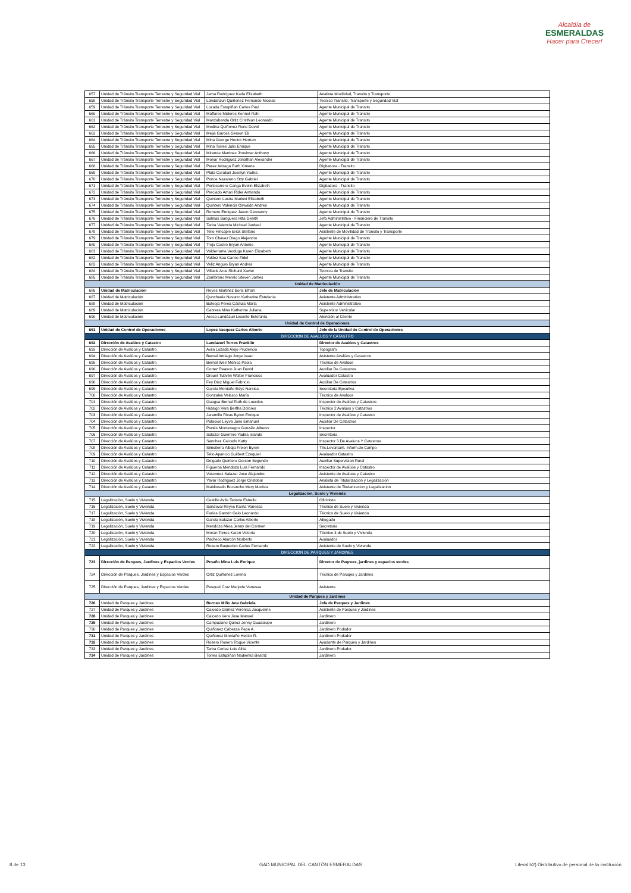Alcaldía de
ESMERALDAS
Hacer para Crecer!
| 657 | Unidad de Tránsito Transporte Terrestre y Seguridad Vial | Jama Rodriguez Karla Elizabeth | Analista Movilidad, Transito y Transporte |
| 658 | Unidad de Tránsito Transporte Terrestre y Seguridad Vial | Landanzuri Quiñonez Fernando Nicolas | Tecnico Transito, Transporte y Seguridad Vial |
| 659 | Unidad de Tránsito Transporte Terrestre y Seguridad Vial | Lozada Estupiñan Carlos Paul | Agente Municipal de Transito |
| 660 | Unidad de Tránsito Transporte Terrestre y Seguridad Vial | Maffares Mideros Kennet Rahi | Agente Municipal de Transito |
| 661 | Unidad de Tránsito Transporte Terrestre y Seguridad Vial | Manzabanda Ortiz Cristhian Leonardo | Agente Municipal de Transito |
| 662 | Unidad de Tránsito Transporte Terrestre y Seguridad Vial | Medina Quiñonez Rene David | Agente Municipal de Transito |
| 663 | Unidad de Tránsito Transporte Terrestre y Seguridad Vial | Mejia Garces Gerson Eli | Agente Municipal de Transito |
| 664 | Unidad de Tránsito Transporte Terrestre y Seguridad Vial | Mina George Hector Hernan | Agente Municipal de Transito |
| 665 | Unidad de Tránsito Transporte Terrestre y Seguridad Vial | Mina Torres Julio Enrique | Agente Municipal de Transito |
| 666 | Unidad de Tránsito Transporte Terrestre y Seguridad Vial | Miranda Martinez Jhosimar Anthony | Agente Municipal de Transito |
| 667 | Unidad de Tránsito Transporte Terrestre y Seguridad Vial | Monar Rodriguez Jonathan Alexander | Agente Municipal de Transito |
| 668 | Unidad de Tránsito Transporte Terrestre y Seguridad Vial | Perez Arizaga Ruth Ximena | Digitadora - Transito |
| 669 | Unidad de Tránsito Transporte Terrestre y Seguridad Vial | Plata Carabali Joselyn Yadira | Agente Municipal de Transito |
| 670 | Unidad de Tránsito Transporte Terrestre y Seguridad Vial | Ponce Nazareno Otty Gabriel | Agente Municipal de Transito |
| 671 | Unidad de Tránsito Transporte Terrestre y Seguridad Vial | Portocarrero Canga Evelin Elizabeth | Digitadora - Transito |
| 672 | Unidad de Tránsito Transporte Terrestre y Seguridad Vial | Preciado Amari Rider Armando | Agente Municipal de Transito |
| 673 | Unidad de Tránsito Transporte Terrestre y Seguridad Vial | Quintero Lastra Mariuxi Elizabeth | Agente Municipal de Transito |
| 674 | Unidad de Tránsito Transporte Terrestre y Seguridad Vial | Quintero Valencia Oswaldo Andres | Agente Municipal de Transito |
| 675 | Unidad de Tránsito Transporte Terrestre y Seguridad Vial | Romero Enriquez Jason Geovanny | Agente Municipal de Transito |
| 676 | Unidad de Tránsito Transporte Terrestre y Seguridad Vial | Salinas Banguera Hita Genith | Jefa Administritivo - Financiero de Transito |
| 677 | Unidad de Tránsito Transporte Terrestre y Seguridad Vial | Tarira Valencia Michael Jardeel | Agente Municipal de Transito |
| 678 | Unidad de Tránsito Transporte Terrestre y Seguridad Vial | Tello Hincapie Erick Stefano | Asistente de Movilidad de Transito y Transporte |
| 679 | Unidad de Tránsito Transporte Terrestre y Seguridad Vial | Toro Chavez Diego Alejandro | Agente Municipal de Transito |
| 680 | Unidad de Tránsito Transporte Terrestre y Seguridad Vial | Trejo Castro Bryan Antonio | Agente Municipal de Transito |
| 681 | Unidad de Tránsito Transporte Terrestre y Seguridad Vial | Valderrama Verduga Karen Elizabeth | Agente Municipal de Transito |
| 682 | Unidad de Tránsito Transporte Terrestre y Seguridad Vial | Valdez Saa Carlos Fidel | Agente Municipal de Transito |
| 683 | Unidad de Tránsito Transporte Terrestre y Seguridad Vial | Veliz Angulo Bryan Andres | Agente Municipal de Transito |
| 684 | Unidad de Tránsito Transporte Terrestre y Seguridad Vial | Villacis Arce Richard Xavier | Tecnica de Transito |
| 685 | Unidad de Tránsito Transporte Terrestre y Seguridad Vial | Zambrano Merelo Steven James | Agente Municipal de Transito |
| Unidad de Matriculación | | | |
| 686 | Unidad de Matriculación | Reyes Martinez Boris Efrain | Jefe de Matriculación |
| 687 | Unidad de Matriculación | Qunchuela Navarro Katherine Estefania | Asistente Administrativo |
| 688 | Unidad de Matriculación | Bateoja Perea Cástula María | Asistente Administrativo |
| 689 | Unidad de Matriculación | Cabrera Mina Katherine Juliana | Supervisor Vehicular |
| 690 | Unidad de Matriculación | Aroca Landázuri Lissette Estefanía | Atención al Cliente |
| Unidad de Control de Operaciones | | | |
| 691 | Unidad de Control de Operaciones | Lopez Vasquez Carlos Alberto | Jefe de la Unidad de Control de Operaciones |
| DIRECCION DE AVALUOS Y CATASTRO | | | |
| 692 | Dirección de Avalúos y Catastro | Landazuri Torres Franklin | Director de Avalúos y Catastros |
| 693 | Dirección de Avalúos y Catastro | Avila Lozada Alejo Prudencio | Topógrafo |
| 694 | Dirección de Avalúos y Catastro | Bernal Intriago Jorge Isaac | Asistente Avalúos y Catastros |
| 695 | Dirección de Avalúos y Catastro | Bernal Weir Mónica Paola | Técnico de Avalúos |
| 696 | Dirección de Avalúos y Catastro | Cortez Reasco Juan David | Auxiliar De Catastros |
| 697 | Dirección de Avalúos y Catastro | Drouet Tutivén Walter Francisco | Avaluador Catastro |
| 698 | Dirección de Avalúos y Catastro | Fey Diaz Miguel Fabricio | Auxiliar De Catastros |
| 699 | Dirección de Avalúos y Catastro | García Montaño Edys Narcisa | Secretaria Ejecutiva |
| 700 | Dirección de Avalúos y Catastro | Gonzales Velasco María | Técnico de Avalúos |
| 701 | Dirección de Avalúos y Catastro | Guagua Bernal Ruth de Lourdes | Inspector de Avalúos y Catastros |
| 702 | Dirección de Avalúos y Catastro | Hidalgo Vera Bertha Dolores | Técnico 2 Avalúos y Catastros |
| 703 | Dirección de Avalúos y Catastro | Jaramillo Rivas Byron Enrique | Inspector de Avalúos y Catastro |
| 704 | Dirección de Avalúos y Catastro | Palacios Leyva Jairo Emanuel | Auxiliar De Catastros |
| 705 | Dirección de Avalúos y Catastro | Portés Montenegro Gonzálo Alberto | Inspector |
| 706 | Dirección de Avalúos y Catastro | Salazar Guerrero Yadira Islanda | Secretaria |
| 707 | Dirección de Avalúos y Catastro | Sanchez Caicedo Katty | Inspector 3 De Avaluos Y Catastros |
| 708 | Dirección de Avalúos y Catastro | Simsiterra Albúja Frixon Byron | Téc.Levantam. Inform.de Campo |
| 709 | Dirección de Avalúos y Catastro | Tello Aparicio Guilbert Ezequiel | Avaluador Catastro |
| 710 | Dirección de Avalúos y Catastro | Delgado Quintero Gerson Segundo | Auxiliar Supervision Rural |
| 711 | Dirección de Avalúos y Catastro | Figueroa Mendoza Luis Fernando | Inspector de Avalúos y Catastro |
| 712 | Dirección de Avalúos y Catastro | Vasconez Salazar Jose Alejandro | Asistente de Avaluos y Catastro |
| 713 | Dirección de Avalúos y Catastro | Yavar Rodriguez Jorge Cristobal | Analista de Titularizacion y Legalizacion |
| 714 | Dirección de Avalúos y Catastro | Maldonado Bocancho Mery Maritza | Asistente de Titularizacion y Legalizacion |
| Legalización, Suelo y Vivienda | | | |
| 715 | Legalización, Suelo y Vivienda | Castillo Avila Tatiana Estrella | Oficinista |
| 716 | Legalización, Suelo y Vivienda | Sandoval Reyes Karrla Vanessa | Técnico de Suelo y Vivienda |
| 717 | Legalización, Suelo y Vivienda | Farías Garzón Galo Leonardo | Técnico de Suelo y Vivienda |
| 718 | Legalización, Suelo y Vivienda | García Salazar Carlos Alberto | Abogado |
| 719 | Legalización, Suelo y Vivienda | Mendoza Mera Jenny del Carmen | Secretaria |
| 720 | Legalización, Suelo y Vivienda | Moran Torres Karen Victoria | Técnico 3 de Suelo y Vivienda |
| 721 | Legalización, Suelo y Vivienda | Pacheco Alarcón Norberto | Avaluador |
| 722 | Legalización, Suelo y Vivienda | Rosero Baquerizo Carlos Fernando | Asistente de Suelo y Vivienda |
| DIRECCION DE PARQUES Y JARDINES | | | |
| 723 | Dirección de Parques, Jardines y Espacios Verdes | Proaño Mina Luis Enrique | Director de Paqrues, jardines y espacios verdes |
| 724 | Dirección de Parques, Jardines y Espacios Verdes | Ortiz Quiñónez Lorena | Técnico de Paruqes y Jardines |
| 725 | Dirección de Parques, Jardines y Espacios Verdes | Pasquel Cruz Marjorie Vanessa | Asistente |
| Unidad de Parques y Jardines | | | |
| 726 | Unidad de Parques y Jardines | Burneo Miño Ana Gabriela | Jefa de Parques y Jardines |
| 727 | Unidad de Parques y Jardines | Caicedo Gómez Verónica Jacqueline | Asistente de Parques y Jardines |
| 728 | Unidad de Parques y Jardines | Caicedo Vera Jose Manuel | Jardinero |
| 729 | Unidad de Parques y Jardines | Campuzano Quiroz Jenny Guadalupe | Jardinero |
| 730 | Unidad de Parques y Jardines | Quiñonez Cabezas Pepe A. | Jardinero Podador |
| 731 | Unidad de Parques y Jardines | Quiñonez Montaño Hector R. | Jardinero Podador |
| 732 | Unidad de Parques y Jardines | Rosero Rosero Roque Vicente | Ayudante de Parques y Jardines |
| 733 | Unidad de Parques y Jardines | Tarira Cortez Luis Alitia | Jardinero Podador |
| 734 | Unidad de Parques y Jardines | Torres Estupiñan Nadienka Beatriz | Jardinero |
8 de 13
GAD MUNICIPAL DEL CANTÓN ESMERALDAS
Literal b2) Distributivo de personal de la institución